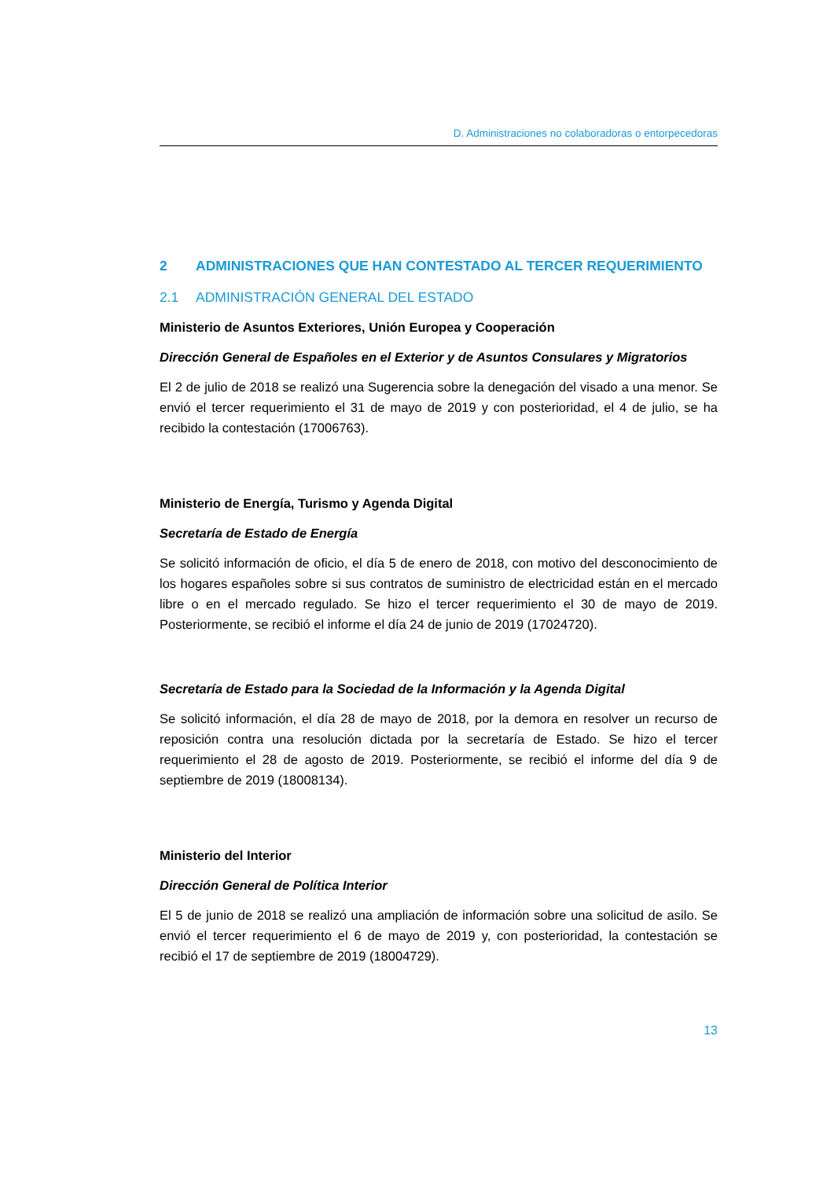D. Administraciones no colaboradoras o entorpecedoras
2 ADMINISTRACIONES QUE HAN CONTESTADO AL TERCER REQUERIMIENTO
2.1 ADMINISTRACIÓN GENERAL DEL ESTADO
Ministerio de Asuntos Exteriores, Unión Europea y Cooperación
Dirección General de Españoles en el Exterior y de Asuntos Consulares y Migratorios
El 2 de julio de 2018 se realizó una Sugerencia sobre la denegación del visado a una menor. Se envió el tercer requerimiento el 31 de mayo de 2019 y con posterioridad, el 4 de julio, se ha recibido la contestación (17006763).
Ministerio de Energía, Turismo y Agenda Digital
Secretaría de Estado de Energía
Se solicitó información de oficio, el día 5 de enero de 2018, con motivo del desconocimiento de los hogares españoles sobre si sus contratos de suministro de electricidad están en el mercado libre o en el mercado regulado. Se hizo el tercer requerimiento el 30 de mayo de 2019. Posteriormente, se recibió el informe el día 24 de junio de 2019 (17024720).
Secretaría de Estado para la Sociedad de la Información y la Agenda Digital
Se solicitó información, el día 28 de mayo de 2018, por la demora en resolver un recurso de reposición contra una resolución dictada por la secretaría de Estado. Se hizo el tercer requerimiento el 28 de agosto de 2019. Posteriormente, se recibió el informe del día 9 de septiembre de 2019 (18008134).
Ministerio del Interior
Dirección General de Política Interior
El 5 de junio de 2018 se realizó una ampliación de información sobre una solicitud de asilo. Se envió el tercer requerimiento el 6 de mayo de 2019 y, con posterioridad, la contestación se recibió el 17 de septiembre de 2019 (18004729).
13